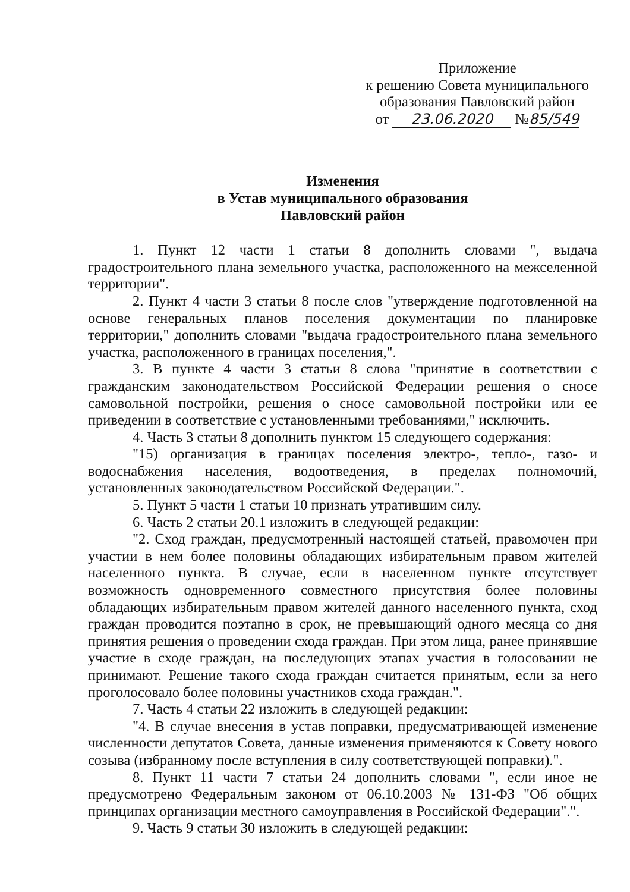Приложение
к решению Совета муниципального
образования Павловский район
от 23.06.2020 №85/549
Изменения
в Устав муниципального образования
Павловский район
1. Пункт 12 части 1 статьи 8 дополнить словами ", выдача градостроительного плана земельного участка, расположенного на межселенной территории".
2. Пункт 4 части 3 статьи 8 после слов "утверждение подготовленной на основе генеральных планов поселения документации по планировке территории," дополнить словами "выдача градостроительного плана земельного участка, расположенного в границах поселения,".
3. В пункте 4 части 3 статьи 8 слова "принятие в соответствии с гражданским законодательством Российской Федерации решения о сносе самовольной постройки, решения о сносе самовольной постройки или ее приведении в соответствие с установленными требованиями," исключить.
4. Часть 3 статьи 8 дополнить пунктом 15 следующего содержания:
"15) организация в границах поселения электро-, тепло-, газо- и водоснабжения населения, водоотведения, в пределах полномочий, установленных законодательством Российской Федерации.".
5. Пункт 5 части 1 статьи 10 признать утратившим силу.
6. Часть 2 статьи 20.1 изложить в следующей редакции:
"2. Сход граждан, предусмотренный настоящей статьей, правомочен при участии в нем более половины обладающих избирательным правом жителей населенного пункта. В случае, если в населенном пункте отсутствует возможность одновременного совместного присутствия более половины обладающих избирательным правом жителей данного населенного пункта, сход граждан проводится поэтапно в срок, не превышающий одного месяца со дня принятия решения о проведении схода граждан. При этом лица, ранее принявшие участие в сходе граждан, на последующих этапах участия в голосовании не принимают. Решение такого схода граждан считается принятым, если за него проголосовало более половины участников схода граждан.".
7. Часть 4 статьи 22 изложить в следующей редакции:
"4. В случае внесения в устав поправки, предусматривающей изменение численности депутатов Совета, данные изменения применяются к Совету нового созыва (избранному после вступления в силу соответствующей поправки).".
8. Пункт 11 части 7 статьи 24 дополнить словами ", если иное не предусмотрено Федеральным законом от 06.10.2003 № 131-ФЗ "Об общих принципах организации местного самоуправления в Российской Федерации".".
9. Часть 9 статьи 30 изложить в следующей редакции: